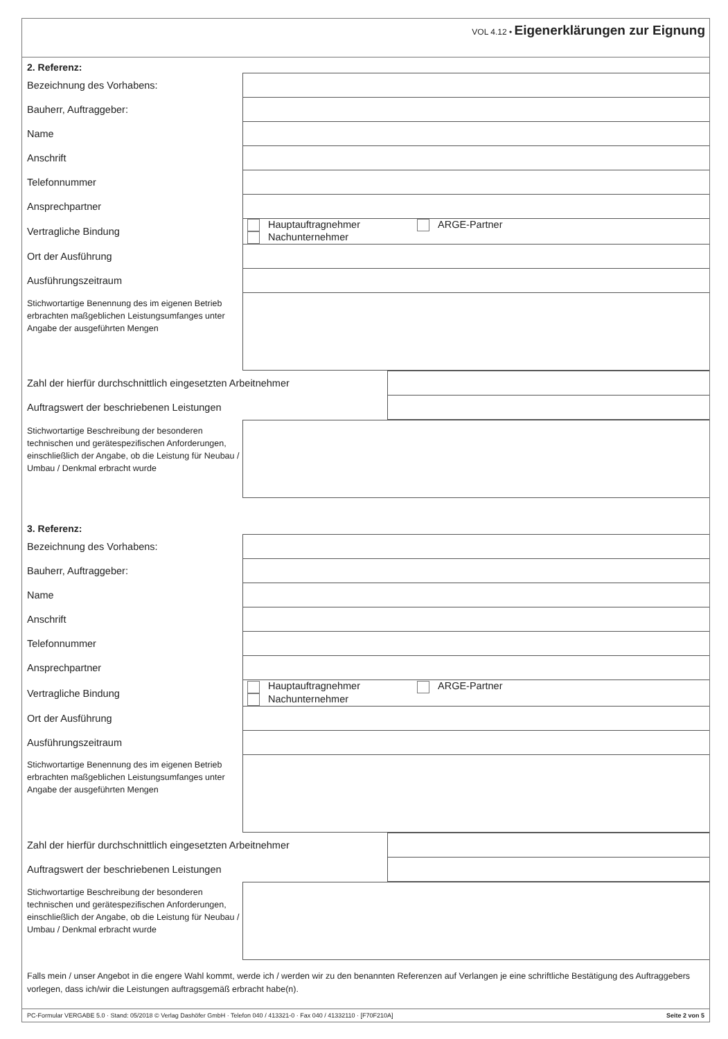VOL 4.12 • Eigenerklärungen zur Eignung
2. Referenz:
| Bezeichnung des Vorhabens: | |
| Bauherr, Auftraggeber: | |
| Name | |
| Anschrift | |
| Telefonnummer | |
| Ansprechpartner | |
| Vertragliche Bindung | Hauptauftragnehmer ARGE-Partner Nachunternehmer |
| Ort der Ausführung | |
| Ausführungszeitraum | |
| Stichwortartige Benennung des im eigenen Betrieb erbrachten maßgeblichen Leistungsumfanges unter Angabe der ausgeführten Mengen | |
| Zahl der hierfür durchschnittlich eingesetzten Arbeitnehmer | |
| Auftragswert der beschriebenen Leistungen | |
| Stichwortartige Beschreibung der besonderen technischen und gerätespezifischen Anforderungen, einschließlich der Angabe, ob die Leistung für Neubau / Umbau / Denkmal erbracht wurde | |
3. Referenz:
| Bezeichnung des Vorhabens: | |
| Bauherr, Auftraggeber: | |
| Name | |
| Anschrift | |
| Telefonnummer | |
| Ansprechpartner | |
| Vertragliche Bindung | Hauptauftragnehmer ARGE-Partner Nachunternehmer |
| Ort der Ausführung | |
| Ausführungszeitraum | |
| Stichwortartige Benennung des im eigenen Betrieb erbrachten maßgeblichen Leistungsumfanges unter Angabe der ausgeführten Mengen | |
| Zahl der hierfür durchschnittlich eingesetzten Arbeitnehmer | |
| Auftragswert der beschriebenen Leistungen | |
| Stichwortartige Beschreibung der besonderen technischen und gerätespezifischen Anforderungen, einschließlich der Angabe, ob die Leistung für Neubau / Umbau / Denkmal erbracht wurde | |
Falls mein / unser Angebot in die engere Wahl kommt, werde ich / werden wir zu den benannten Referenzen auf Verlangen je eine schriftliche Bestätigung des Auftraggebers vorlegen, dass ich/wir die Leistungen auftragsgemäß erbracht habe(n).
PC-Formular VERGABE 5.0 · Stand: 05/2018 © Verlag Dashöfer GmbH · Telefon 040 / 413321-0 · Fax 040 / 41332110 · [F70F210A] Seite 2 von 5